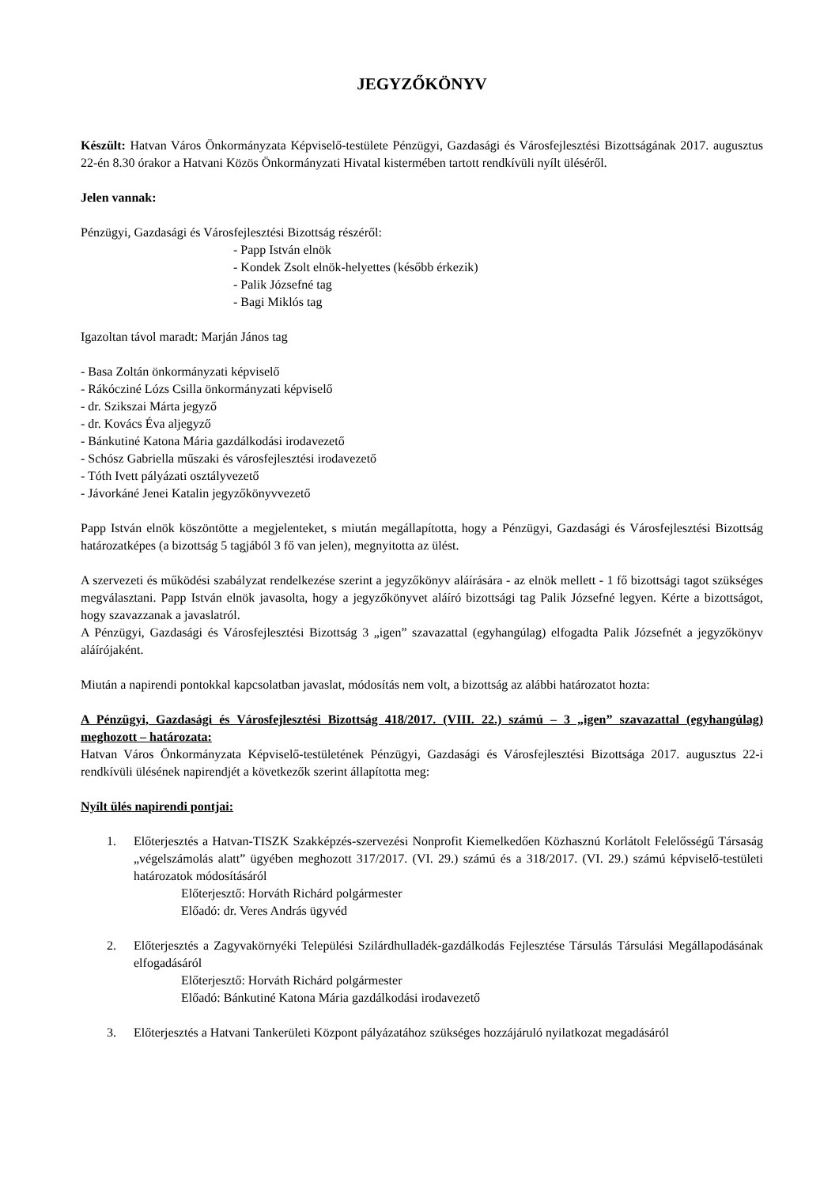JEGYZŐKÖNYV
Készült: Hatvan Város Önkormányzata Képviselő-testülete Pénzügyi, Gazdasági és Városfejlesztési Bizottságának 2017. augusztus 22-én 8.30 órakor a Hatvani Közös Önkormányzati Hivatal kistermében tartott rendkívüli nyílt üléséről.
Jelen vannak:
Pénzügyi, Gazdasági és Városfejlesztési Bizottság részéről:
- Papp István elnök
- Kondek Zsolt elnök-helyettes (később érkezik)
- Palik Józsefné tag
- Bagi Miklós tag
Igazoltan távol maradt: Marján János tag
- Basa Zoltán önkormányzati képviselő
- Rákócziné Lózs Csilla önkormányzati képviselő
- dr. Szikszai Márta jegyző
- dr. Kovács Éva aljegyző
- Bánkutiné Katona Mária gazdálkodási irodavezető
- Schósz Gabriella műszaki és városfejlesztési irodavezető
- Tóth Ivett pályázati osztályvezető
- Jávorkáné Jenei Katalin jegyzőkönyvvezető
Papp István elnök köszöntötte a megjelenteket, s miután megállapította, hogy a Pénzügyi, Gazdasági és Városfejlesztési Bizottság határozatképes (a bizottság 5 tagjából 3 fő van jelen), megnyitotta az ülést.
A szervezeti és működési szabályzat rendelkezése szerint a jegyzőkönyv aláírására - az elnök mellett - 1 fő bizottsági tagot szükséges megválasztani. Papp István elnök javasolta, hogy a jegyzőkönyvet aláíró bizottsági tag Palik Józsefné legyen. Kérte a bizottságot, hogy szavazzanak a javaslatról.
A Pénzügyi, Gazdasági és Városfejlesztési Bizottság 3 „igen” szavazattal (egyhangúlag) elfogadta Palik Józsefnét a jegyzőkönyv aláírójaként.
Miután a napirendi pontokkal kapcsolatban javaslat, módosítás nem volt, a bizottság az alábbi határozatot hozta:
A Pénzügyi, Gazdasági és Városfejlesztési Bizottság 418/2017. (VIII. 22.) számú – 3 „igen” szavazattal (egyhangúlag) meghozott – határozata:
Hatvan Város Önkormányzata Képviselő-testületének Pénzügyi, Gazdasági és Városfejlesztési Bizottsága 2017. augusztus 22-i rendkívüli ülésének napirendjét a következők szerint állapította meg:
Nyílt ülés napirendi pontjai:
1. Előterjesztés a Hatvan-TISZK Szakképzés-szervezési Nonprofit Kiemelkedően Közhasznú Korlátolt Felelősségű Társaság „végelszámolás alatt” ügyében meghozott 317/2017. (VI. 29.) számú és a 318/2017. (VI. 29.) számú képviselő-testületi határozatok módosításáról
Előterjesztő: Horváth Richárd polgármester
Előadó: dr. Veres András ügyvéd
2. Előterjesztés a Zagyvakörnyéki Települési Szilárdhulladék-gazdálkodás Fejlesztése Társulás Társulási Megállapodásának elfogadásáról
Előterjesztő: Horváth Richárd polgármester
Előadó: Bánkutiné Katona Mária gazdálkodási irodavezető
3. Előterjesztés a Hatvani Tankerületi Központ pályázatához szükséges hozzájáruló nyilatkozat megadásáról